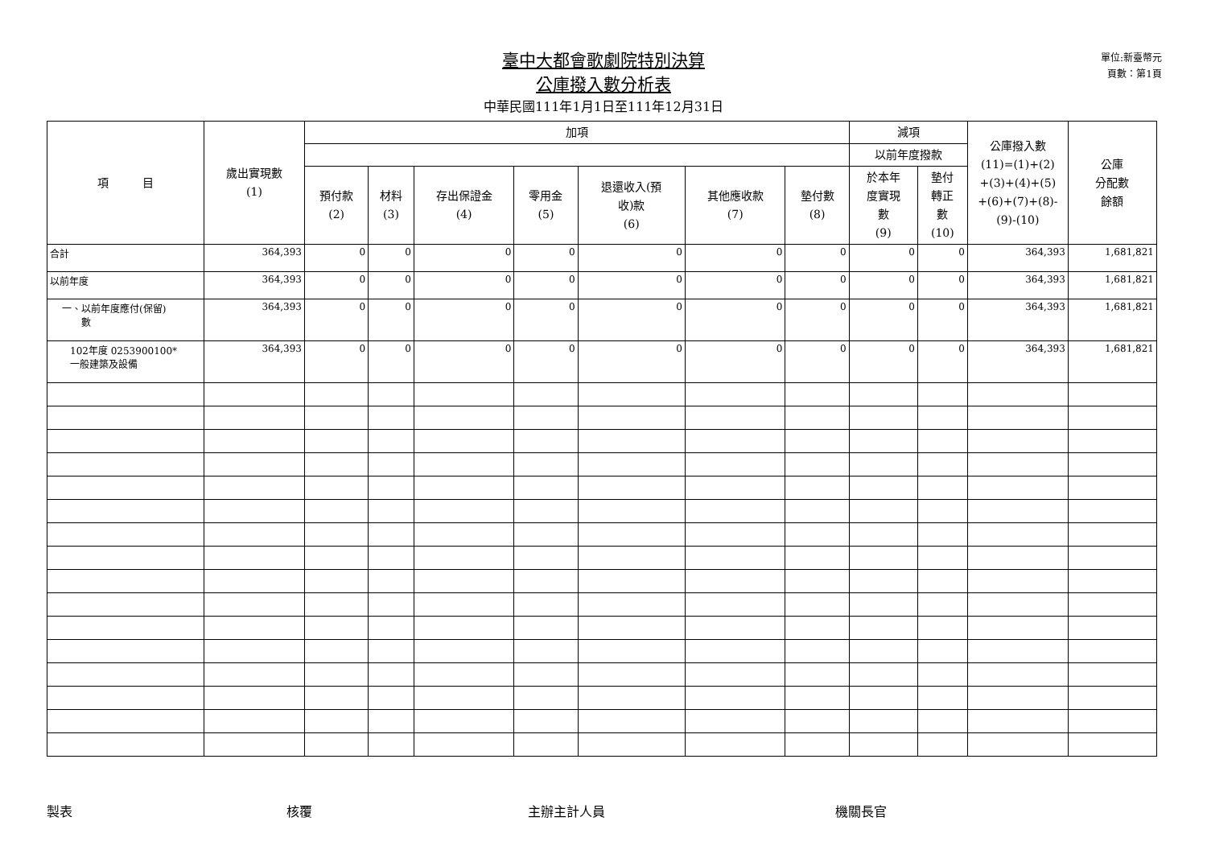單位:新臺幣元
頁數：第1頁
臺中大都會歌劇院特別決算
公庫撥入數分析表
中華民國111年1月1日至111年12月31日
| 項 目 | 歲出實現數 (1) | 加項 | | | | | | | 減項 | | 公庫撥入數 (11)=(1)+(2) +(3)+(4)+(5) +(6)+(7)+(8)- (9)-(10) | 公庫 分配數 餘額 |
| --- | --- | --- | --- | --- | --- | --- | --- | --- | --- | --- | --- | --- |
| | | | | | | | | | 以前年度撥款 | | | |
| | | 預付款 (2) | 材料 (3) | 存出保證金 (4) | 零用金 (5) | 退還收入(預 收)款 (6) | 其他應收款 (7) | 墊付數 (8) | 於本年 度實現 數 (9) | 墊付 轉正 數 (10) | | |
| 合計 | 364,393 | 0 | 0 | 0 | 0 | 0 | 0 | 0 | 0 | 0 | 364,393 | 1,681,821 |
| 以前年度 | 364,393 | 0 | 0 | 0 | 0 | 0 | 0 | 0 | 0 | 0 | 364,393 | 1,681,821 |
| 一、以前年度應付(保留) 數 | 364,393 | 0 | 0 | 0 | 0 | 0 | 0 | 0 | 0 | 0 | 364,393 | 1,681,821 |
| 102年度 0253900100* 一般建築及設備 | 364,393 | 0 | 0 | 0 | 0 | 0 | 0 | 0 | 0 | 0 | 364,393 | 1,681,821 |
製表 核覆 主辦主計人員 機關長官